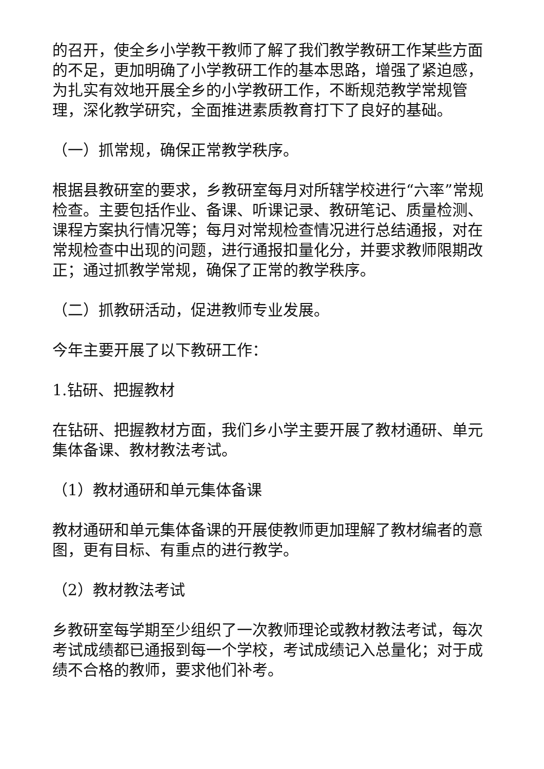的召开，使全乡小学教干教师了解了我们教学教研工作某些方面的不足，更加明确了小学教研工作的基本思路，增强了紧迫感，为扎实有效地开展全乡的小学教研工作，不断规范教学常规管理，深化教学研究，全面推进素质教育打下了良好的基础。
（一）抓常规，确保正常教学秩序。
根据县教研室的要求，乡教研室每月对所辖学校进行“六率”常规检查。主要包括作业、备课、听课记录、教研笔记、质量检测、课程方案执行情况等；每月对常规检查情况进行总结通报，对在常规检查中出现的问题，进行通报扣量化分，并要求教师限期改正；通过抓教学常规，确保了正常的教学秩序。
（二）抓教研活动，促进教师专业发展。
今年主要开展了以下教研工作：
1.钻研、把握教材
在钻研、把握教材方面，我们乡小学主要开展了教材通研、单元集体备课、教材教法考试。
（1）教材通研和单元集体备课
教材通研和单元集体备课的开展使教师更加理解了教材编者的意图，更有目标、有重点的进行教学。
（2）教材教法考试
乡教研室每学期至少组织了一次教师理论或教材教法考试，每次考试成绩都已通报到每一个学校，考试成绩记入总量化；对于成绩不合格的教师，要求他们补考。